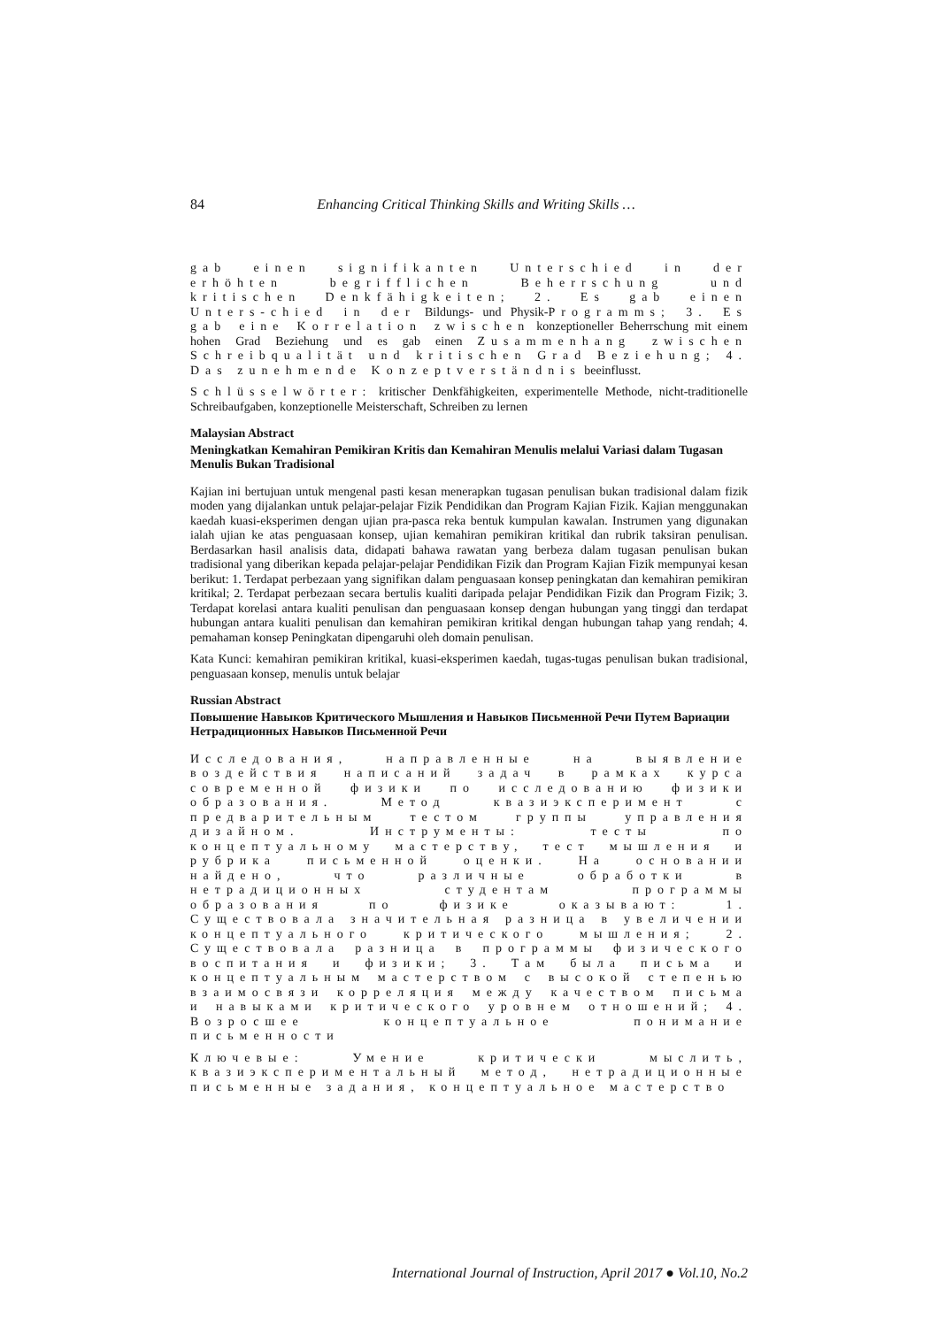84 Enhancing Critical Thinking Skills and Writing Skills …
gab einen signifikanten Unterschied in der erhöhten begrifflichen Beherrschung und kritischen Denkfähigkeiten; 2. Es gab einen Unters-chied in der Bildungs- und Physik-Programms; 3. Es gab eine Korrelation zwischen konzeptioneller Beherrschung mit einem hohen Grad Beziehung und es gab einen Zusammenhang zwischen Schreibqualität und kritischen Grad Beziehung; 4. Das zunehmende Konzeptverständnis beeinflusst.
Schlüsselwörter: kritischer Denkfähigkeiten, experimentelle Methode, nicht-traditionelle Schreibaufgaben, konzeptionelle Meisterschaft, Schreiben zu lernen
Malaysian Abstract
Meningkatkan Kemahiran Pemikiran Kritis dan Kemahiran Menulis melalui Variasi dalam Tugasan Menulis Bukan Tradisional
Kajian ini bertujuan untuk mengenal pasti kesan menerapkan tugasan penulisan bukan tradisional dalam fizik moden yang dijalankan untuk pelajar-pelajar Fizik Pendidikan dan Program Kajian Fizik. Kajian menggunakan kaedah kuasi-eksperimen dengan ujian pra-pasca reka bentuk kumpulan kawalan. Instrumen yang digunakan ialah ujian ke atas penguasaan konsep, ujian kemahiran pemikiran kritikal dan rubrik taksiran penulisan. Berdasarkan hasil analisis data, didapati bahawa rawatan yang berbeza dalam tugasan penulisan bukan tradisional yang diberikan kepada pelajar-pelajar Pendidikan Fizik dan Program Kajian Fizik mempunyai kesan berikut: 1. Terdapat perbezaan yang signifikan dalam penguasaan konsep peningkatan dan kemahiran pemikiran kritikal; 2. Terdapat perbezaan secara bertulis kualiti daripada pelajar Pendidikan Fizik dan Program Fizik; 3. Terdapat korelasi antara kualiti penulisan dan penguasaan konsep dengan hubungan yang tinggi dan terdapat hubungan antara kualiti penulisan dan kemahiran pemikiran kritikal dengan hubungan tahap yang rendah; 4. pemahaman konsep Peningkatan dipengaruhi oleh domain penulisan.
Kata Kunci: kemahiran pemikiran kritikal, kuasi-eksperimen kaedah, tugas-tugas penulisan bukan tradisional, penguasaan konsep, menulis untuk belajar
Russian Abstract
Повышение Навыков Критического Мышления и Навыков Письменной Речи Путем Вариации Нетрадиционных Навыков Письменной Речи
Исследования, направленные на выявление воздействия написаний задач в рамках курса современной физики по исследованию физики образования. Метод квазиэксперимент с предварительным тестом группы управления дизайном. Инструменты: тесты по концептуальному мастерству, тест мышления и рубрика письменной оценки. На основании найдено, что различные обработки в нетрадиционных студентам программы образования по физике оказывают: 1. Существовала значительная разница в увеличении концептуального критического мышления; 2. Существовала разница в программы физического воспитания и физики; 3. Там была письма и концептуальным мастерством с высокой степенью взаимосвязи корреляция между качеством письма и навыками критического уровнем отношений; 4. Возросшее концептуальное понимание письменности
Ключевые: Умение критически мыслить, квазиэкспериментальный метод, нетрадиционные письменные задания, концептуальное мастерство
International Journal of Instruction, April 2017 ● Vol.10, No.2